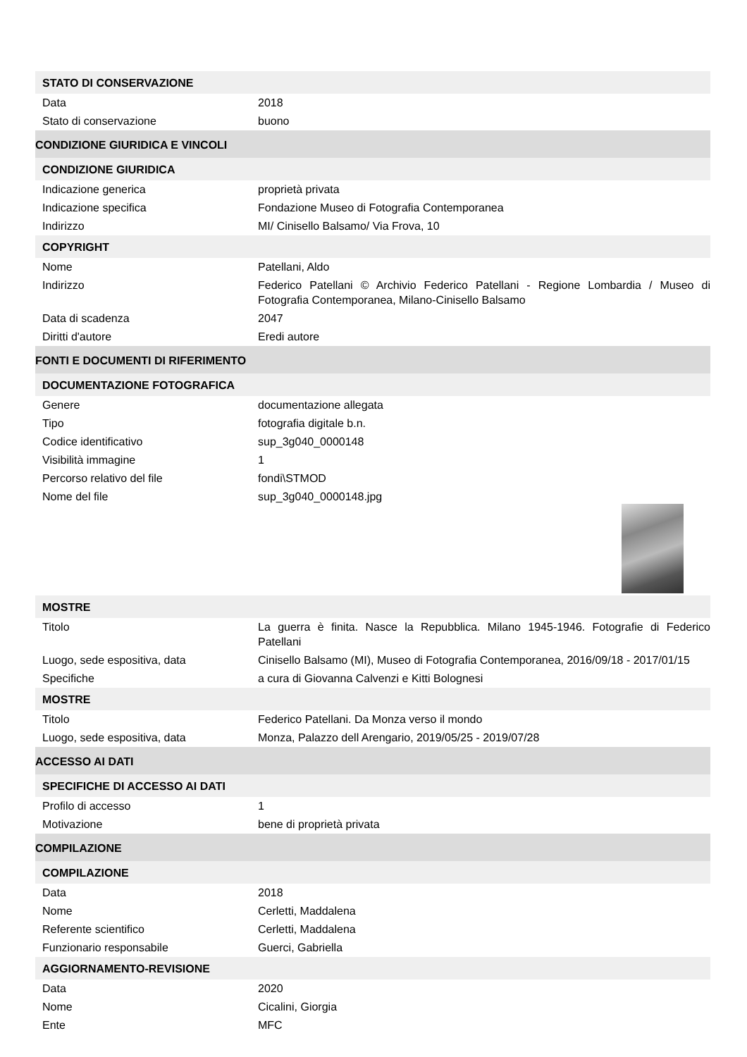| STATO DI CONSERVAZIONE | |
| Data | 2018 |
| Stato di conservazione | buono |
| CONDIZIONE GIURIDICA E VINCOLI | |
| CONDIZIONE GIURIDICA | |
| Indicazione generica | proprietà privata |
| Indicazione specifica | Fondazione Museo di Fotografia Contemporanea |
| Indirizzo | MI/ Cinisello Balsamo/ Via Frova, 10 |
| COPYRIGHT | |
| Nome | Patellani, Aldo |
| Indirizzo | Federico Patellani © Archivio Federico Patellani - Regione Lombardia / Museo di Fotografia Contemporanea, Milano-Cinisello Balsamo |
| Data di scadenza | 2047 |
| Diritti d'autore | Eredi autore |
| FONTI E DOCUMENTI DI RIFERIMENTO | |
| DOCUMENTAZIONE FOTOGRAFICA | |
| Genere | documentazione allegata |
| Tipo | fotografia digitale b.n. |
| Codice identificativo | sup_3g040_0000148 |
| Visibilità immagine | 1 |
| Percorso relativo del file | fondi\STMOD |
| Nome del file | sup_3g040_0000148.jpg |
| MOSTRE | |
| Titolo | La guerra è finita. Nasce la Repubblica. Milano 1945-1946. Fotografie di Federico Patellani |
| Luogo, sede espositiva, data | Cinisello Balsamo (MI), Museo di Fotografia Contemporanea, 2016/09/18 - 2017/01/15 |
| Specifiche | a cura di Giovanna Calvenzi e Kitti Bolognesi |
| MOSTRE | |
| Titolo | Federico Patellani. Da Monza verso il mondo |
| Luogo, sede espositiva, data | Monza, Palazzo dell Arengario, 2019/05/25 - 2019/07/28 |
| ACCESSO AI DATI | |
| SPECIFICHE DI ACCESSO AI DATI | |
| Profilo di accesso | 1 |
| Motivazione | bene di proprietà privata |
| COMPILAZIONE | |
| COMPILAZIONE | |
| Data | 2018 |
| Nome | Cerletti, Maddalena |
| Referente scientifico | Cerletti, Maddalena |
| Funzionario responsabile | Guerci, Gabriella |
| AGGIORNAMENTO-REVISIONE | |
| Data | 2020 |
| Nome | Cicalini, Giorgia |
| Ente | MFC |